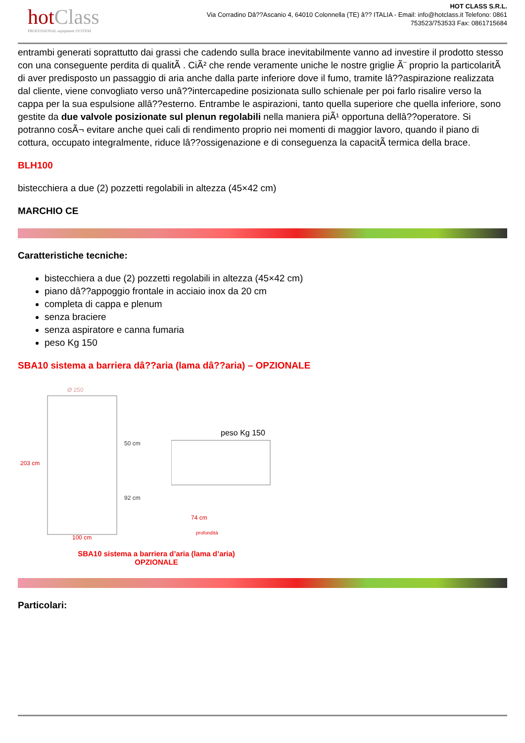hotClass
PROFESSIONAL equipment SYSTEM
HOT CLASS S.R.L.
Via Corradino Dâ??Ascanio 4, 64010 Colonnella (TE) â?? ITALIA - Email: info@hotclass.it Telefono: 0861 753523/753533 Fax: 0861715684
entrambi generati soprattutto dai grassi che cadendo sulla brace inevitabilmente vanno ad investire il prodotto stesso con una conseguente perdita di qualitÃ . CiÃ² che rende veramente uniche le nostre griglie Ã¨ proprio la particolaritÃ di aver predisposto un passaggio di aria anche dalla parte inferiore dove il fumo, tramite lâ??aspirazione realizzata dal cliente, viene convogliato verso unâ??intercapedine posizionata sullo schienale per poi farlo risalire verso la cappa per la sua espulsione allâ??esterno. Entrambe le aspirazioni, tanto quella superiore che quella inferiore, sono gestite da due valvole posizionate sul plenun regolabili nella maniera piÃ¹ opportuna dellâ??operatore. Si potranno cosÃ¬ evitare anche quei cali di rendimento proprio nei momenti di maggior lavoro, quando il piano di cottura, occupato integralmente, riduce lâ??ossigenazione e di conseguenza la capacitÃ termica della brace.
BLH100
bistecchiera a due (2) pozzetti regolabili in altezza (45×42 cm)
MARCHIO CE
Caratteristiche tecniche:
bistecchiera a due (2) pozzetti regolabili in altezza (45×42 cm)
piano dâ??appoggio frontale in acciaio inox da 20 cm
completa di cappa e plenum
senza braciere
senza aspiratore e canna fumaria
peso Kg 150
SBA10 sistema a barriera dâ??aria (lama dâ??aria) – OPZIONALE
203 cm
100 cm
Ø 250
50 cm
92 cm
peso Kg 150
74 cm
profondità
SBA10 sistema a barriera d’aria (lama d’aria)
OPZIONALE
Particolari: